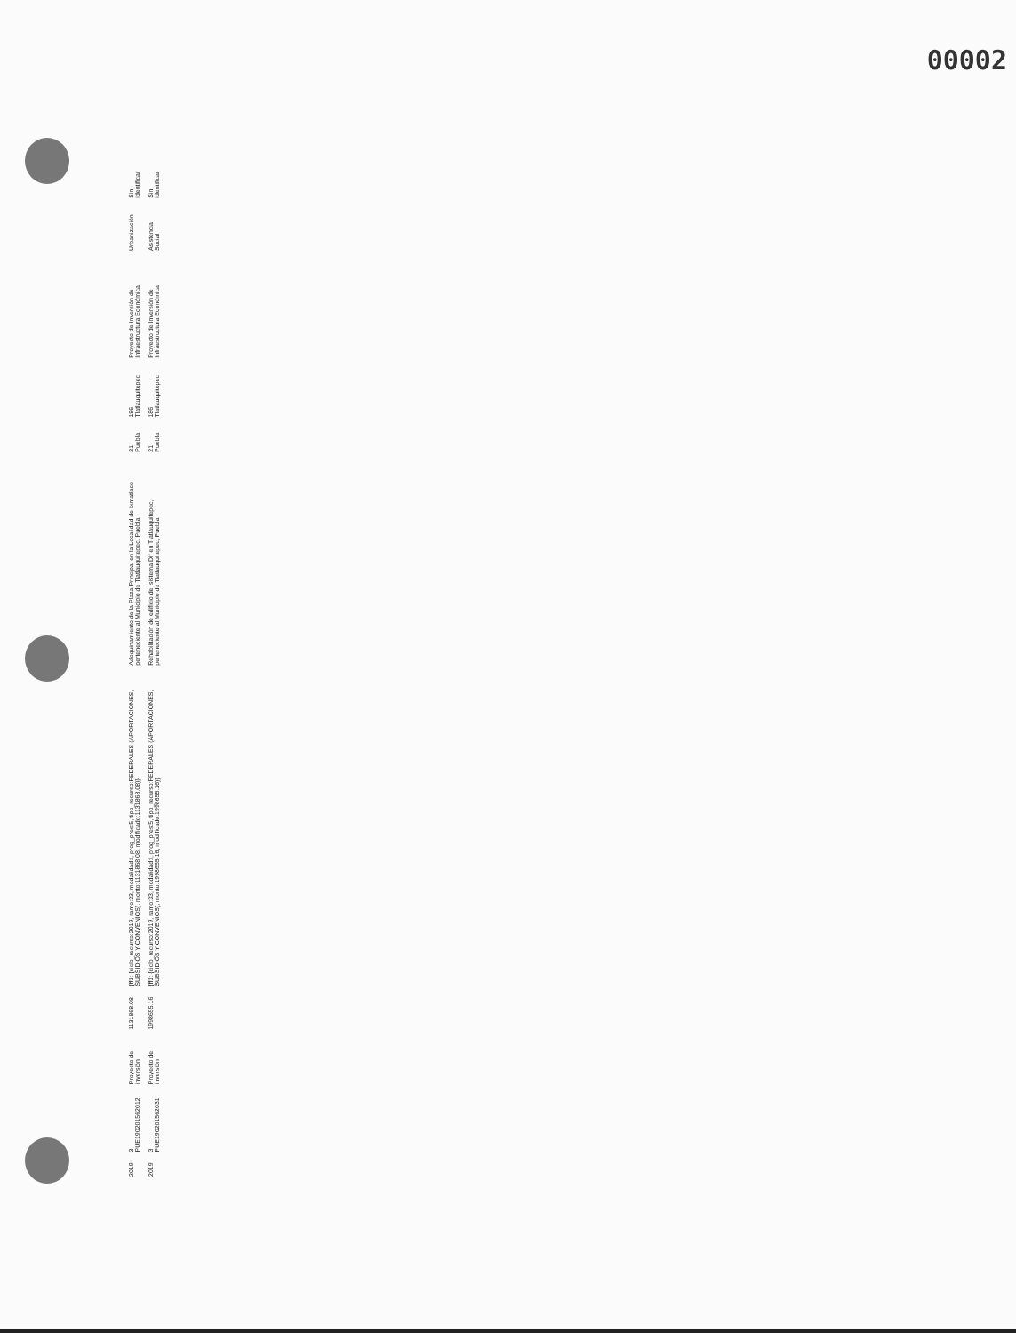00002
| 2019 | 3 PUE190201562012 | Proyecto de inversión | 1131868.08 | {ff1: {ciclo_recurso:2019, ramo:33, modalidad:I, prog_pres:5, tipo_recurso:FEDERALES (APORTACIONES, SUBSIDIOS Y CONVENIOS), monto:1131868.08, modificado:1131868.08}} | Adoquinamiento de la Plaza Principal en la Localidad de Ixmatlaco perteneciente al Municipio de Tlatlauquitepec, Puebla | 21 Puebla | 186 Tlatlauquitepec | Proyecto de Inversión de Infraestructura Económica | Urbanización | Sin identificar |
| 2019 | 3 PUE190201562031 | Proyecto de inversión | 1998655.16 | {ff1: {ciclo_recurso:2019, ramo:33, modalidad:I, prog_pres:5, tipo_recurso:FEDERALES (APORTACIONES, SUBSIDIOS Y CONVENIOS), monto:1998655.16, modificado:1998655.16}} | Rehabilitación de edificio del sistema Dif en Tlatlauquitepec, perteneciente al Municipio de Tlatlauquitepec, Puebla | 21 Puebla | 186 Tlatlauquitepec | Proyecto de Inversión de Infraestructura Económica | Asistencia Social | Sin identificar |